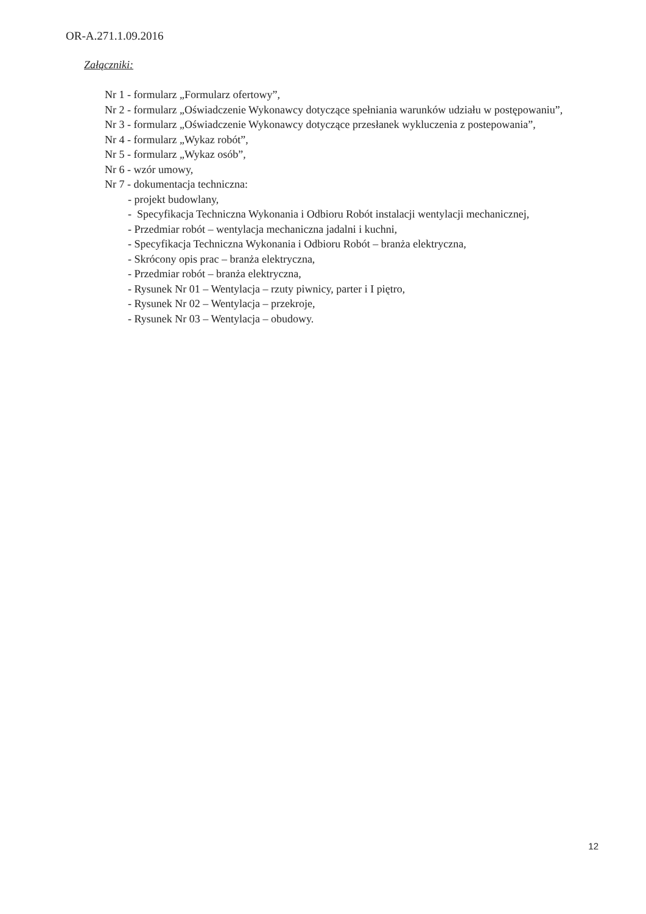OR-A.271.1.09.2016
Załączniki:
Nr 1 - formularz „Formularz ofertowy”,
Nr 2 - formularz „Oświadczenie Wykonawcy dotyczące spełniania warunków udziału w postępowaniu”,
Nr 3 - formularz „Oświadczenie Wykonawcy dotyczące przesłanek wykluczenia z postepowania”,
Nr 4 - formularz „Wykaz robót”,
Nr 5 - formularz „Wykaz osób”,
Nr 6 - wzór umowy,
Nr 7 - dokumentacja techniczna:
- projekt budowlany,
- Specyfikacja Techniczna Wykonania i Odbioru Robót instalacji wentylacji mechanicznej,
- Przedmiar robót – wentylacja mechaniczna jadalni i kuchni,
- Specyfikacja Techniczna Wykonania i Odbioru Robót – branża elektryczna,
- Skrócony opis prac – branża elektryczna,
- Przedmiar robót – branża elektryczna,
- Rysunek Nr 01 – Wentylacja – rzuty piwnicy, parter i I piętro,
- Rysunek Nr 02 – Wentylacja – przekroje,
- Rysunek Nr 03 – Wentylacja – obudowy.
12